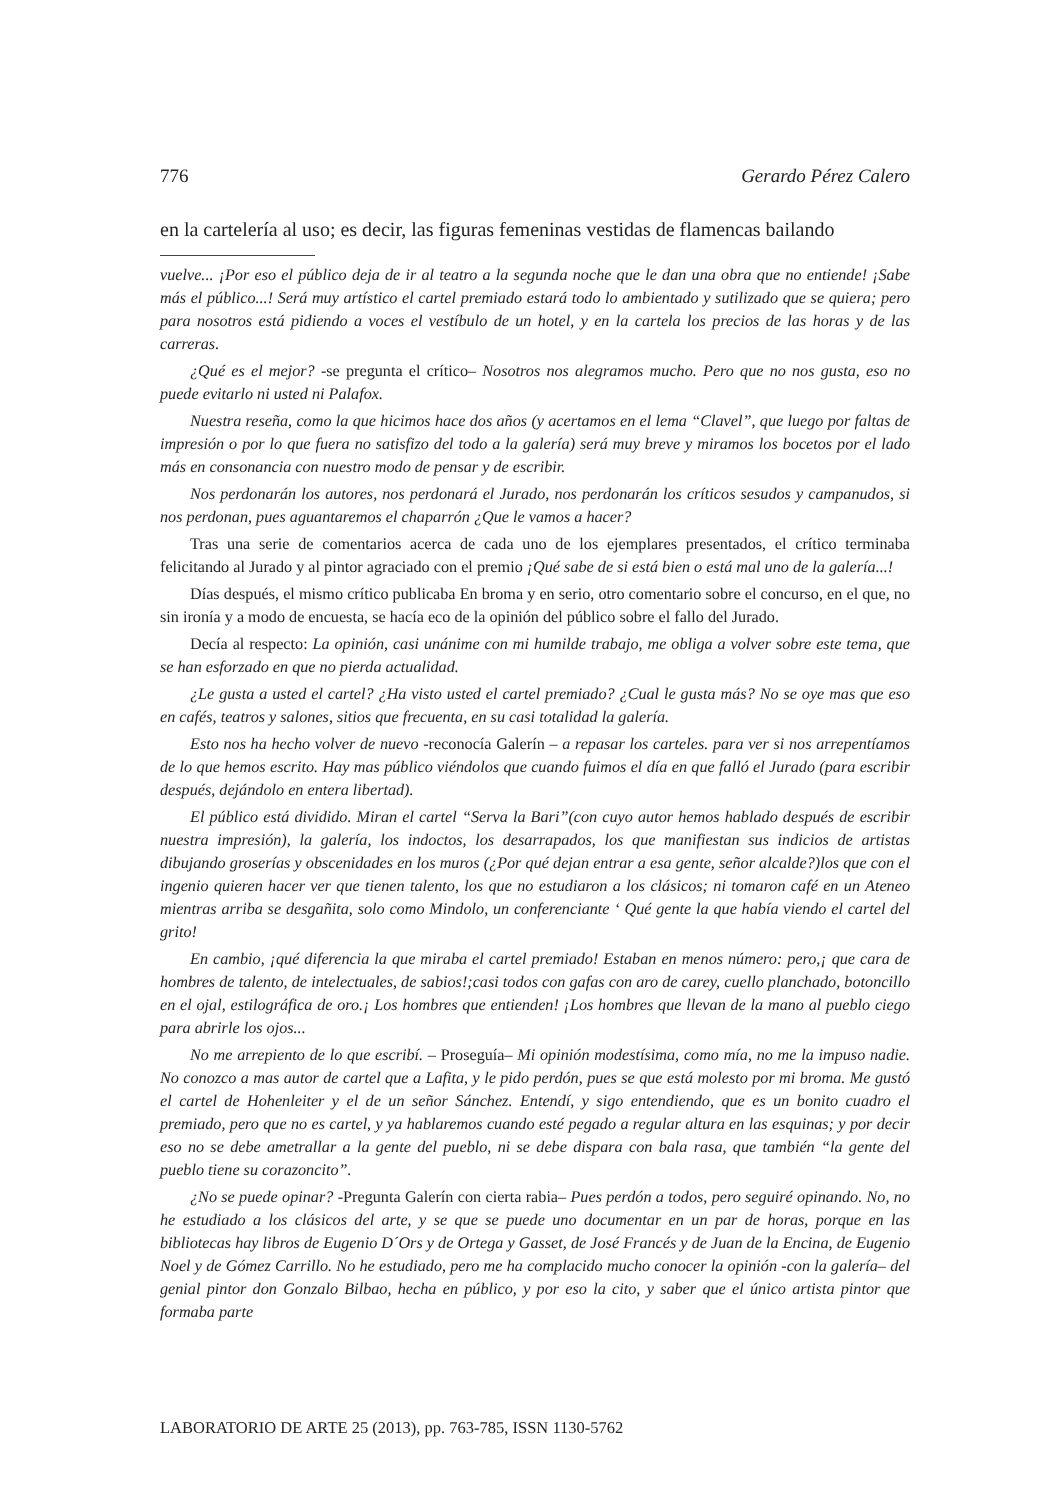776 Gerardo Pérez Calero
en la cartelería al uso; es decir, las figuras femeninas vestidas de flamencas bailando
vuelve... ¡Por eso el público deja de ir al teatro a la segunda noche que le dan una obra que no entiende! ¡Sabe más el público...! Será muy artístico el cartel premiado estará todo lo ambientado y sutilizado que se quiera; pero para nosotros está pidiendo a voces el vestíbulo de un hotel, y en la cartela los precios de las horas y de las carreras.
¿Qué es el mejor? -se pregunta el crítico– Nosotros nos alegramos mucho. Pero que no nos gusta, eso no puede evitarlo ni usted ni Palafox.
Nuestra reseña, como la que hicimos hace dos años (y acertamos en el lema “Clavel”, que luego por faltas de impresión o por lo que fuera no satisfizo del todo a la galería) será muy breve y miramos los bocetos por el lado más en consonancia con nuestro modo de pensar y de escribir.
Nos perdonarán los autores, nos perdonará el Jurado, nos perdonarán los críticos sesudos y campanudos, si nos perdonan, pues aguantaremos el chaparrón ¿Que le vamos a hacer?
Tras una serie de comentarios acerca de cada uno de los ejemplares presentados, el crítico terminaba felicitando al Jurado y al pintor agraciado con el premio ¡Qué sabe de si está bien o está mal uno de la galería...!
Días después, el mismo crítico publicaba En broma y en serio, otro comentario sobre el concurso, en el que, no sin ironía y a modo de encuesta, se hacía eco de la opinión del público sobre el fallo del Jurado.
Decía al respecto: La opinión, casi unánime con mi humilde trabajo, me obliga a volver sobre este tema, que se han esforzado en que no pierda actualidad.
¿Le gusta a usted el cartel? ¿Ha visto usted el cartel premiado? ¿Cual le gusta más? No se oye mas que eso en cafés, teatros y salones, sitios que frecuenta, en su casi totalidad la galería.
Esto nos ha hecho volver de nuevo -reconocía Galerín – a repasar los carteles. para ver si nos arrepentíamos de lo que hemos escrito. Hay mas público viéndolos que cuando fuimos el día en que falló el Jurado (para escribir después, dejándolo en entera libertad).
El público está dividido. Miran el cartel “Serva la Bari”(con cuyo autor hemos hablado después de escribir nuestra impresión), la galería, los indoctos, los desarrapados, los que manifiestan sus indicios de artistas dibujando groserías y obscenidades en los muros (¿Por qué dejan entrar a esa gente, señor alcalde?)los que con el ingenio quieren hacer ver que tienen talento, los que no estudiaron a los clásicos; ni tomaron café en un Ateneo mientras arriba se desgañita, solo como Mindolo, un conferenciante ‘ Qué gente la que había viendo el cartel del grito!
En cambio, ¡qué diferencia la que miraba el cartel premiado! Estaban en menos número: pero,¡ que cara de hombres de talento, de intelectuales, de sabios!;casi todos con gafas con aro de carey, cuello planchado, botoncillo en el ojal, estilográfica de oro.¡ Los hombres que entienden! ¡Los hombres que llevan de la mano al pueblo ciego para abrirle los ojos...
No me arrepiento de lo que escribí. – Proseguía– Mi opinión modestísima, como mía, no me la impuso nadie. No conozco a mas autor de cartel que a Lafita, y le pido perdón, pues se que está molesto por mi broma. Me gustó el cartel de Hohenleiter y el de un señor Sánchez. Entendí, y sigo entendiendo, que es un bonito cuadro el premiado, pero que no es cartel, y ya hablaremos cuando esté pegado a regular altura en las esquinas; y por decir eso no se debe ametrallar a la gente del pueblo, ni se debe dispara con bala rasa, que también “la gente del pueblo tiene su corazoncito”.
¿No se puede opinar? -Pregunta Galerín con cierta rabia– Pues perdón a todos, pero seguiré opinando. No, no he estudiado a los clásicos del arte, y se que se puede uno documentar en un par de horas, porque en las bibliotecas hay libros de Eugenio D´Ors y de Ortega y Gasset, de José Francés y de Juan de la Encina, de Eugenio Noel y de Gómez Carrillo. No he estudiado, pero me ha complacido mucho conocer la opinión -con la galería– del genial pintor don Gonzalo Bilbao, hecha en público, y por eso la cito, y saber que el único artista pintor que formaba parte
LABORATORIO DE ARTE 25 (2013), pp. 763-785, ISSN 1130-5762